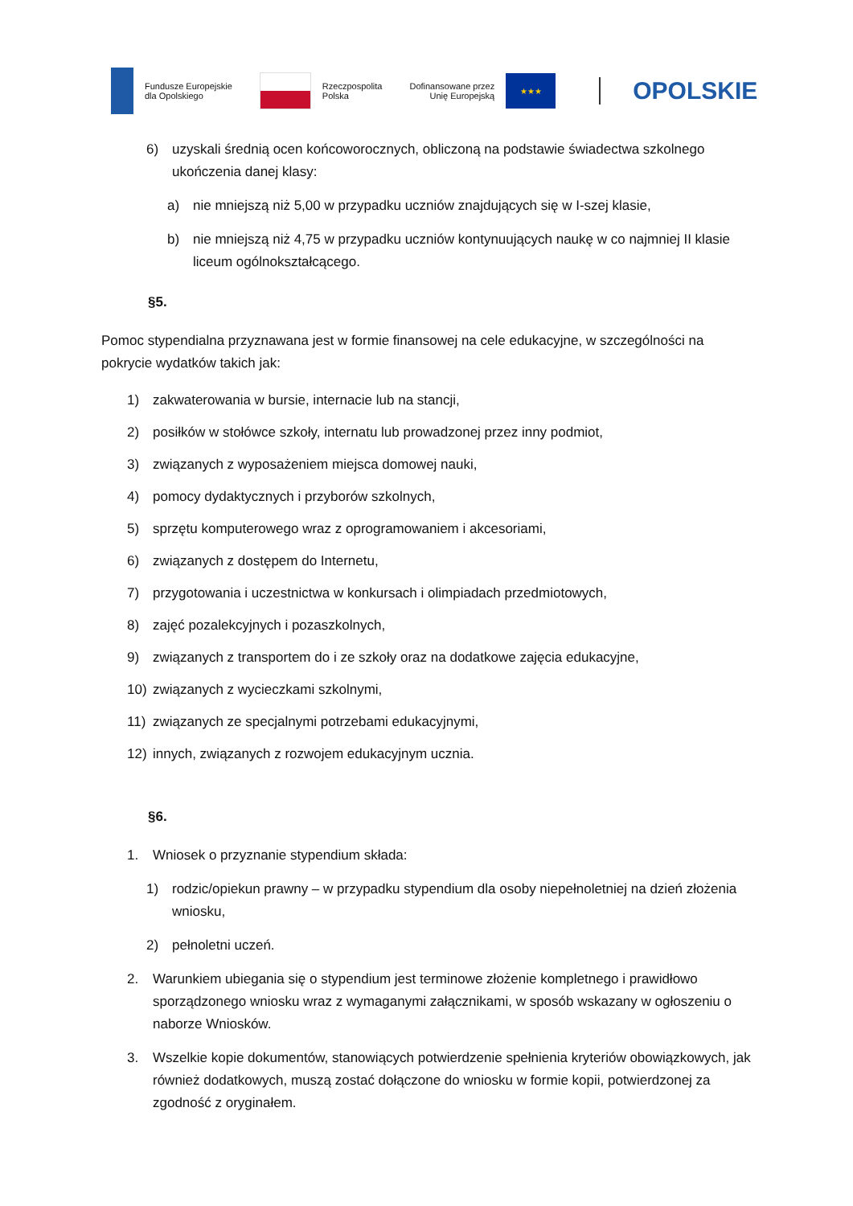Fundusze Europejskie
dla Opolskiego
Rzeczpospolita
Polska
Dofinansowane przez
Unię Europejską
★★★
OPOLSKIE
6) uzyskali średnią ocen końcoworocznych, obliczoną na podstawie świadectwa szkolnego ukończenia danej klasy:
a) nie mniejszą niż 5,00 w przypadku uczniów znajdujących się w I-szej klasie,
b) nie mniejszą niż 4,75 w przypadku uczniów kontynuujących naukę w co najmniej II klasie liceum ogólnokształcącego.
§5.
Pomoc stypendialna przyznawana jest w formie finansowej na cele edukacyjne, w szczególności na pokrycie wydatków takich jak:
1) zakwaterowania w bursie, internacie lub na stancji,
2) posiłków w stołówce szkoły, internatu lub prowadzonej przez inny podmiot,
3) związanych z wyposażeniem miejsca domowej nauki,
4) pomocy dydaktycznych i przyborów szkolnych,
5) sprzętu komputerowego wraz z oprogramowaniem i akcesoriami,
6) związanych z dostępem do Internetu,
7) przygotowania i uczestnictwa w konkursach i olimpiadach przedmiotowych,
8) zajęć pozalekcyjnych i pozaszkolnych,
9) związanych z transportem do i ze szkoły oraz na dodatkowe zajęcia edukacyjne,
10) związanych z wycieczkami szkolnymi,
11) związanych ze specjalnymi potrzebami edukacyjnymi,
12) innych, związanych z rozwojem edukacyjnym ucznia.
§6.
1. Wniosek o przyznanie stypendium składa:
1) rodzic/opiekun prawny – w przypadku stypendium dla osoby niepełnoletniej na dzień złożenia wniosku,
2) pełnoletni uczeń.
2. Warunkiem ubiegania się o stypendium jest terminowe złożenie kompletnego i prawidłowo sporządzonego wniosku wraz z wymaganymi załącznikami, w sposób wskazany w ogłoszeniu o naborze Wniosków.
3. Wszelkie kopie dokumentów, stanowiących potwierdzenie spełnienia kryteriów obowiązkowych, jak również dodatkowych, muszą zostać dołączone do wniosku w formie kopii, potwierdzonej za zgodność z oryginałem.